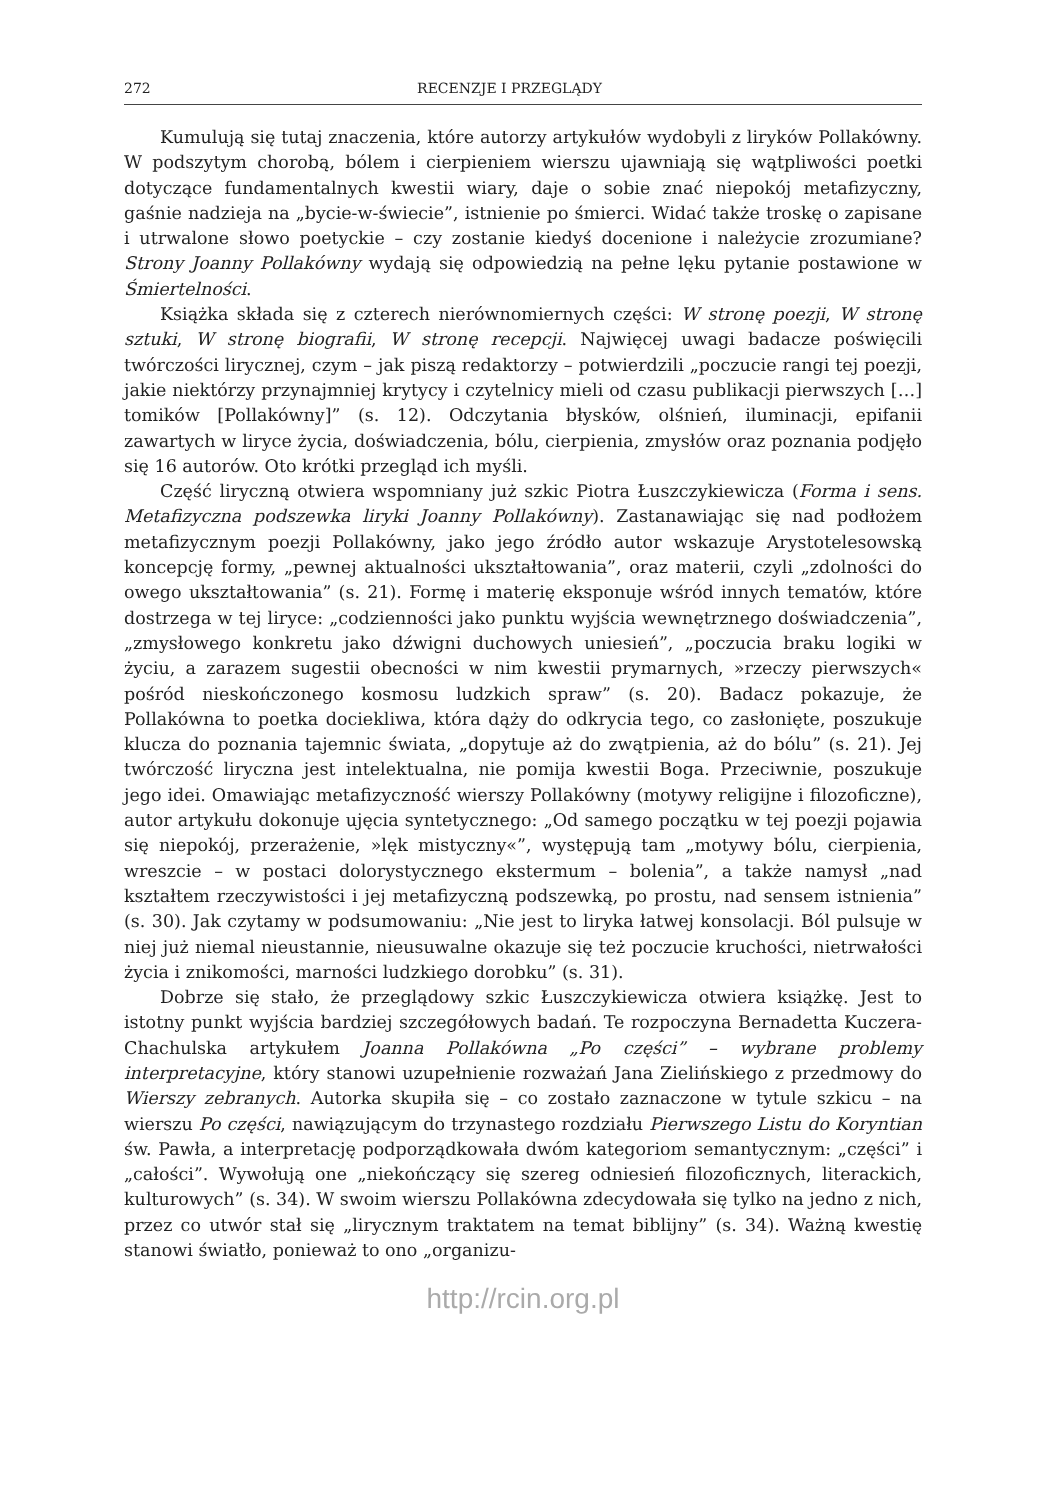272 RECENZJE I PRZEGLĄDY
Kumulują się tutaj znaczenia, które autorzy artykułów wydobyli z liryków Pollakówny. W podszytym chorobą, bólem i cierpieniem wierszu ujawniają się wątpliwości poetki dotyczące fundamentalnych kwestii wiary, daje o sobie znać niepokój metafizyczny, gaśnie nadzieja na „bycie-w-świecie”, istnienie po śmierci. Widać także troskę o zapisane i utrwalone słowo poetyckie – czy zostanie kiedyś docenione i należycie zrozumiane? Strony Joanny Pollakówny wydają się odpowiedzią na pełne lęku pytanie postawione w Śmiertelności.
Książka składa się z czterech nierównomiernych części: W stronę poezji, W stronę sztuki, W stronę biografii, W stronę recepcji. Najwięcej uwagi badacze poświęcili twórczości lirycznej, czym – jak piszą redaktorzy – potwierdzili „poczucie rangi tej poezji, jakie niektórzy przynajmniej krytycy i czytelnicy mieli od czasu publikacji pierwszych […] tomików [Pollakówny]” (s. 12). Odczytania błysków, olśnień, iluminacji, epifanii zawartych w liryce życia, doświadczenia, bólu, cierpienia, zmysłów oraz poznania podjęło się 16 autorów. Oto krótki przegląd ich myśli.
Część liryczną otwiera wspomniany już szkic Piotra Łuszczykiewicza (Forma i sens. Metafizyczna podszewka liryki Joanny Pollakówny). Zastanawiając się nad podłożem metafizycznym poezji Pollakówny, jako jego źródło autor wskazuje Arystotelesowską koncepcję formy, „pewnej aktualności ukształtowania”, oraz materii, czyli „zdolności do owego ukształtowania” (s. 21). Formę i materię eksponuje wśród innych tematów, które dostrzega w tej liryce: „codzienności jako punktu wyjścia wewnętrznego doświadczenia”, „zmysłowego konkretu jako dźwigni duchowych uniesień”, „poczucia braku logiki w życiu, a zarazem sugestii obecności w nim kwestii prymarnych, »rzeczy pierwszych« pośród nieskończonego kosmosu ludzkich spraw” (s. 20). Badacz pokazuje, że Pollakówna to poetka dociekliwa, która dąży do odkrycia tego, co zasłonięte, poszukuje klucza do poznania tajemnic świata, „dopytuje aż do zwątpienia, aż do bólu” (s. 21). Jej twórczość liryczna jest intelektualna, nie pomija kwestii Boga. Przeciwnie, poszukuje jego idei. Omawiając metafizyczność wierszy Pollakówny (motywy religijne i filozoficzne), autor artykułu dokonuje ujęcia syntetycznego: „Od samego początku w tej poezji pojawia się niepokój, przerażenie, »lęk mistyczny«”, występują tam „motywy bólu, cierpienia, wreszcie – w postaci dolorystycznego ekstermum – bolenia”, a także namysł „nad kształtem rzeczywistości i jej metafizyczną podszewką, po prostu, nad sensem istnienia” (s. 30). Jak czytamy w podsumowaniu: „Nie jest to liryka łatwej konsolacji. Ból pulsuje w niej już niemal nieustannie, nieusuwalne okazuje się też poczucie kruchości, nietrwałości życia i znikomości, marności ludzkiego dorobku” (s. 31).
Dobrze się stało, że przeglądowy szkic Łuszczykiewicza otwiera książkę. Jest to istotny punkt wyjścia bardziej szczegółowych badań. Te rozpoczyna Bernadetta Kuczera-Chachulska artykułem Joanna Pollakówna „Po części” – wybrane problemy interpretacyjne, który stanowi uzupełnienie rozważań Jana Zielińskiego z przedmowy do Wierszy zebranych. Autorka skupiła się – co zostało zaznaczone w tytule szkicu – na wierszu Po części, nawiązującym do trzynastego rozdziału Pierwszego Listu do Koryntian św. Pawła, a interpretację podporządkowała dwóm kategoriom semantycznym: „części” i „całości”. Wywołują one „niekończący się szereg odniesień filozoficznych, literackich, kulturowych” (s. 34). W swoim wierszu Pollakówna zdecydowała się tylko na jedno z nich, przez co utwór stał się „lirycznym traktatem na temat biblijny” (s. 34). Ważną kwestię stanowi światło, ponieważ to ono „organizu-
http://rcin.org.pl